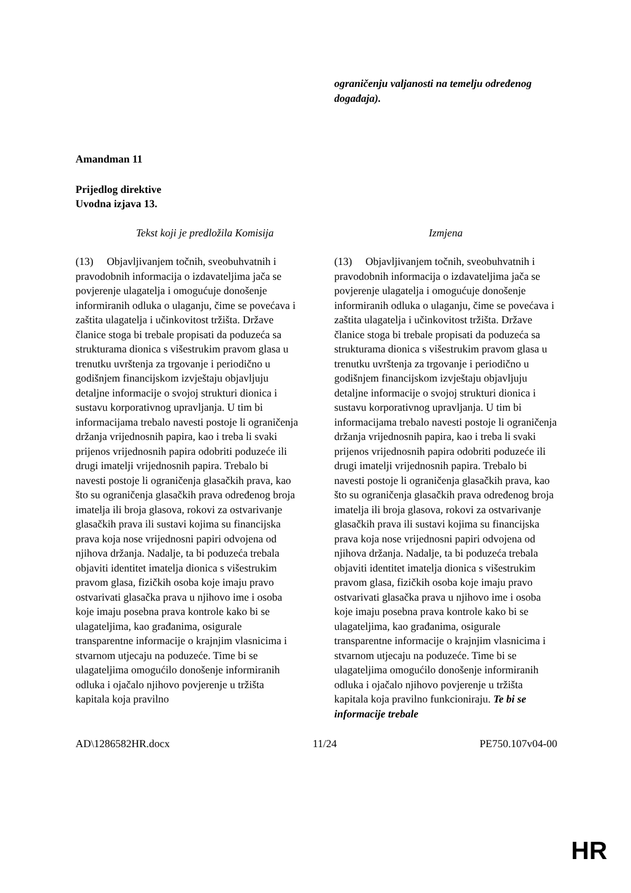| | ograničenju valjanosti na temelju određenog događaja). |
Amandman 11
Prijedlog direktive
Uvodna izjava 13.
| Tekst koji je predložila Komisija | Izmjena |
| --- | --- |
| (13) Objavljivanjem točnih, sveobuhvatnih i pravodobnih informacija o izdavateljima jača se povjerenje ulagatelja i omogućuje donošenje informiranih odluka o ulaganju, čime se povećava i zaštita ulagatelja i učinkovitost tržišta. Države članice stoga bi trebale propisati da poduzeća sa strukturama dionica s višestrukim pravom glasa u trenutku uvrštenja za trgovanje i periodično u godišnjem financijskom izvještaju objavljuju detaljne informacije o svojoj strukturi dionica i sustavu korporativnog upravljanja. U tim bi informacijama trebalo navesti postoje li ograničenja držanja vrijednosnih papira, kao i treba li svaki prijenos vrijednosnih papira odobriti poduzeće ili drugi imatelji vrijednosnih papira. Trebalo bi navesti postoje li ograničenja glasačkih prava, kao što su ograničenja glasačkih prava određenog broja imatelja ili broja glasova, rokovi za ostvarivanje glasačkih prava ili sustavi kojima su financijska prava koja nose vrijednosni papiri odvojena od njihova držanja. Nadalje, ta bi poduzeća trebala objaviti identitet imatelja dionica s višestrukim pravom glasa, fizičkih osoba koje imaju pravo ostvarivati glasačka prava u njihovo ime i osoba koje imaju posebna prava kontrole kako bi se ulagateljima, kao građanima, osigurale transparentne informacije o krajnjim vlasnicima i stvarnom utjecaju na poduzeće. Time bi se ulagateljima omogućilo donošenje informiranih odluka i ojačalo njihovo povjerenje u tržišta kapitala koja pravilno | (13) Objavljivanjem točnih, sveobuhvatnih i pravodobnih informacija o izdavateljima jača se povjerenje ulagatelja i omogućuje donošenje informiranih odluka o ulaganju, čime se povećava i zaštita ulagatelja i učinkovitost tržišta. Države članice stoga bi trebale propisati da poduzeća sa strukturama dionica s višestrukim pravom glasa u trenutku uvrštenja za trgovanje i periodično u godišnjem financijskom izvještaju objavljuju detaljne informacije o svojoj strukturi dionica i sustavu korporativnog upravljanja. U tim bi informacijama trebalo navesti postoje li ograničenja držanja vrijednosnih papira, kao i treba li svaki prijenos vrijednosnih papira odobriti poduzeće ili drugi imatelji vrijednosnih papira. Trebalo bi navesti postoje li ograničenja glasačkih prava, kao što su ograničenja glasačkih prava određenog broja imatelja ili broja glasova, rokovi za ostvarivanje glasačkih prava ili sustavi kojima su financijska prava koja nose vrijednosni papiri odvojena od njihova držanja. Nadalje, ta bi poduzeća trebala objaviti identitet imatelja dionica s višestrukim pravom glasa, fizičkih osoba koje imaju pravo ostvarivati glasačka prava u njihovo ime i osoba koje imaju posebna prava kontrole kako bi se ulagateljima, kao građanima, osigurale transparentne informacije o krajnjim vlasnicima i stvarnom utjecaju na poduzeće. Time bi se ulagateljima omogućilo donošenje informiranih odluka i ojačalo njihovo povjerenje u tržišta kapitala koja pravilno funkcioniraju. Te bi se informacije trebale |
AD\1286582HR.docx 11/24 PE750.107v04-00
HR